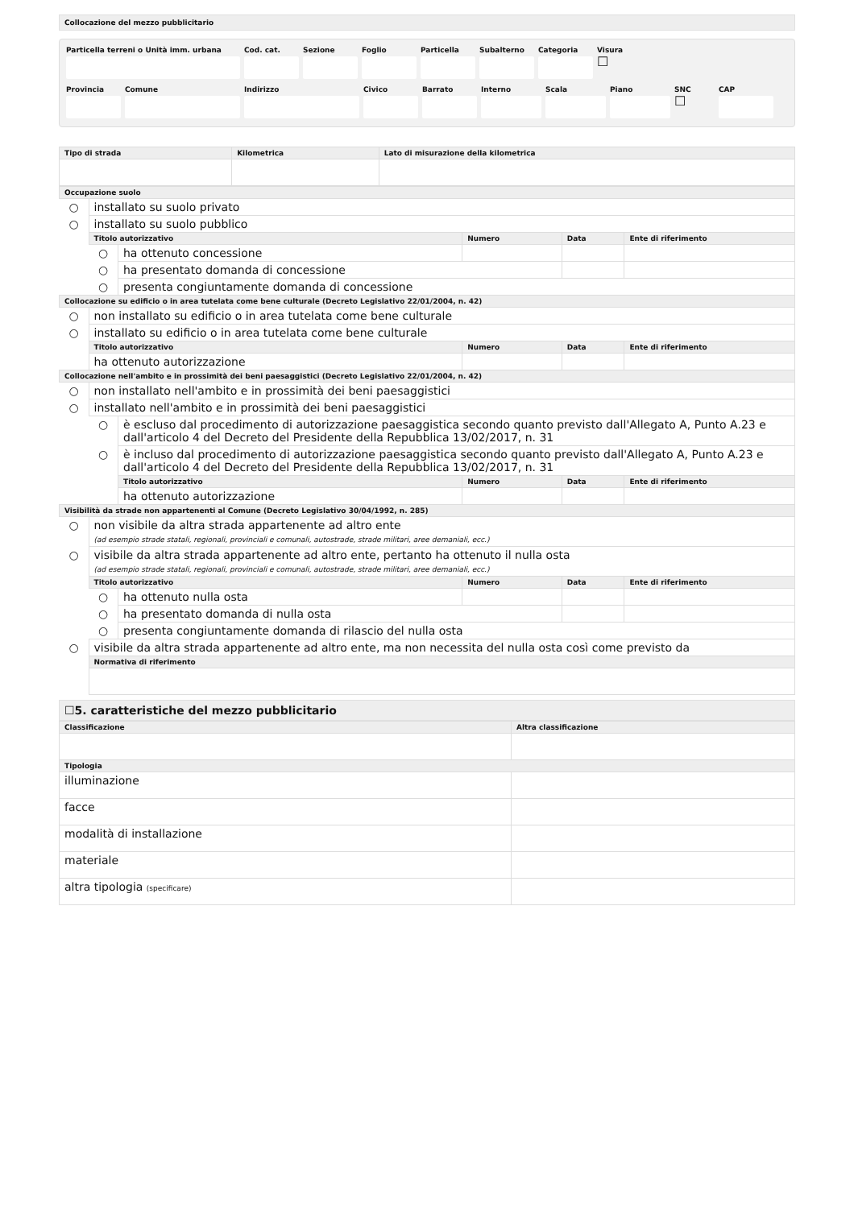Collocazione del mezzo pubblicitario
Particella terreni o Unità imm. urbana Cod. cat. Sezione Foglio Particella Subalterno Categoria Visura
☐
Provincia Comune Indirizzo Civico Barrato Interno Scala Piano SNC
☐
CAP
| Tipo di strada | Kilometrica | Lato di misurazione della kilometrica |
| --- | --- | --- |
| Occupazione suolo | | | | | |
| --- | --- | --- | --- | --- | --- |
| ○ | installato su suolo privato | | | | |
| ○ | installato su suolo pubblico | | | | |
| | Titolo autorizzativo | | Numero | Data | Ente di riferimento |
| | ○ | ha ottenuto concessione | | | |
| | ○ | ha presentato domanda di concessione | | | |
| | ○ | presenta congiuntamente domanda di concessione | | | |
| Collocazione su edificio o in area tutelata come bene culturale (Decreto Legislativo 22/01/2004, n. 42) | | | | | |
| ○ | non installato su edificio o in area tutelata come bene culturale | | | | |
| ○ | installato su edificio o in area tutelata come bene culturale | | | | |
| | Titolo autorizzativo | | Numero | Data | Ente di riferimento |
| | ha ottenuto autorizzazione | | | | |
| Collocazione nell'ambito e in prossimità dei beni paesaggistici (Decreto Legislativo 22/01/2004, n. 42) | | | | | |
| ○ | non installato nell'ambito e in prossimità dei beni paesaggistici | | | | |
| ○ | installato nell'ambito e in prossimità dei beni paesaggistici | | | | |
| | ○ | è escluso dal procedimento di autorizzazione paesaggistica secondo quanto previsto dall'Allegato A, Punto A.23 e dall'articolo 4 del Decreto del Presidente della Repubblica 13/02/2017, n. 31 | | | |
| | ○ | è incluso dal procedimento di autorizzazione paesaggistica secondo quanto previsto dall'Allegato A, Punto A.23 e dall'articolo 4 del Decreto del Presidente della Repubblica 13/02/2017, n. 31 | | | |
| | | Titolo autorizzativo | Numero | Data | Ente di riferimento |
| | | ha ottenuto autorizzazione | | | |
| Visibilità da strade non appartenenti al Comune (Decreto Legislativo 30/04/1992, n. 285) | | | | | |
| ○ | non visibile da altra strada appartenente ad altro ente (ad esempio strade statali, regionali, provinciali e comunali, autostrade, strade militari, aree demaniali, ecc.) | | | | |
| ○ | visibile da altra strada appartenente ad altro ente, pertanto ha ottenuto il nulla osta (ad esempio strade statali, regionali, provinciali e comunali, autostrade, strade militari, aree demaniali, ecc.) | | | | |
| | Titolo autorizzativo | | Numero | Data | Ente di riferimento |
| | ○ | ha ottenuto nulla osta | | | |
| | ○ | ha presentato domanda di nulla osta | | | |
| | ○ | presenta congiuntamente domanda di rilascio del nulla osta | | | |
| ○ | visibile da altra strada appartenente ad altro ente, ma non necessita del nulla osta così come previsto da | | | | |
| | Normativa di riferimento | | | | |
☐5. caratteristiche del mezzo pubblicitario
| Classificazione | Altra classificazione |
| --- | --- |
| Tipologia | |
| illuminazione | |
| facce | |
| modalità di installazione | |
| materiale | |
| altra tipologia (specificare) | |